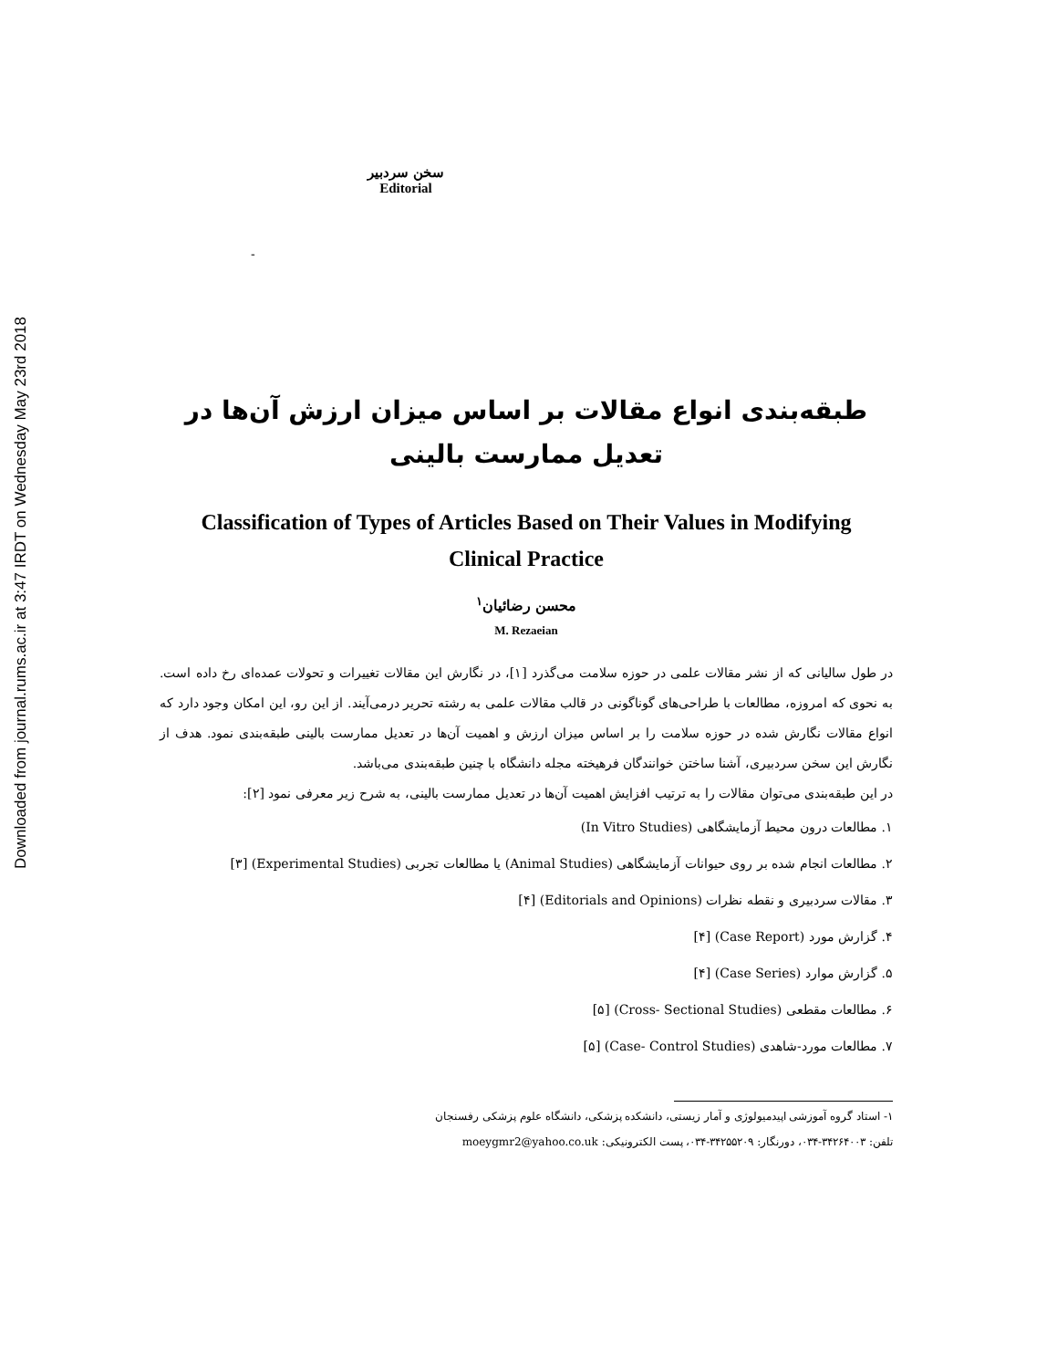Downloaded from journal.rums.ac.ir at 3:47 IRDT on Wednesday May 23rd 2018
سخن سردبیر
Editorial
-
طبقه‌بندی انواع مقالات بر اساس میزان ارزش آن‌ها در
تعدیل ممارست بالینی
Classification of Types of Articles Based on Their Values in Modifying
Clinical Practice
محسن رضائیان<sup>۱</sup>
M. Rezaeian
در طول سالیانی که از نشر مقالات علمی در حوزه سلامت می‌گذرد [۱]، در نگارش این مقالات تغییرات و تحولات عمده‌ای رخ داده است. به نحوی که امروزه، مطالعات با طراحی‌های گوناگونی در قالب مقالات علمی به رشته تحریر درمی‌آیند. از این رو، این امکان وجود دارد که انواع مقالات نگارش شده در حوزه سلامت را بر اساس میزان ارزش و اهمیت آن‌ها در تعدیل ممارست بالینی طبقه‌بندی نمود. هدف از نگارش این سخن سردبیری، آشنا ساختن خوانندگان فرهیخته مجله دانشگاه با چنین طبقه‌بندی می‌باشد.
در این طبقه‌بندی می‌توان مقالات را به ترتیب افزایش اهمیت آن‌ها در تعدیل ممارست بالینی، به شرح زیر معرفی نمود [۲]:
۱. مطالعات درون محیط آزمایشگاهی (In Vitro Studies)
۲. مطالعات انجام شده بر روی حیوانات آزمایشگاهی (Animal Studies) یا مطالعات تجربی (Experimental Studies) [۳]
۳. مقالات سردبیری و نقطه نظرات (Editorials and Opinions) [۴]
۴. گزارش مورد (Case Report) [۴]
۵. گزارش موارد (Case Series) [۴]
۶. مطالعات مقطعی (Cross- Sectional Studies) [۵]
۷. مطالعات مورد-شاهدی (Case- Control Studies) [۵]
۱- استاد گروه آموزشی اپیدمیولوژی و آمار زیستی، دانشکده پزشکی، دانشگاه علوم پزشکی رفسنجان
تلفن: ۳۴۲۶۴۰۰۳-۰۳۴، دورنگار: ۳۴۲۵۵۲۰۹-۰۳۴، پست الکترونیکی: moeygmr2@yahoo.co.uk